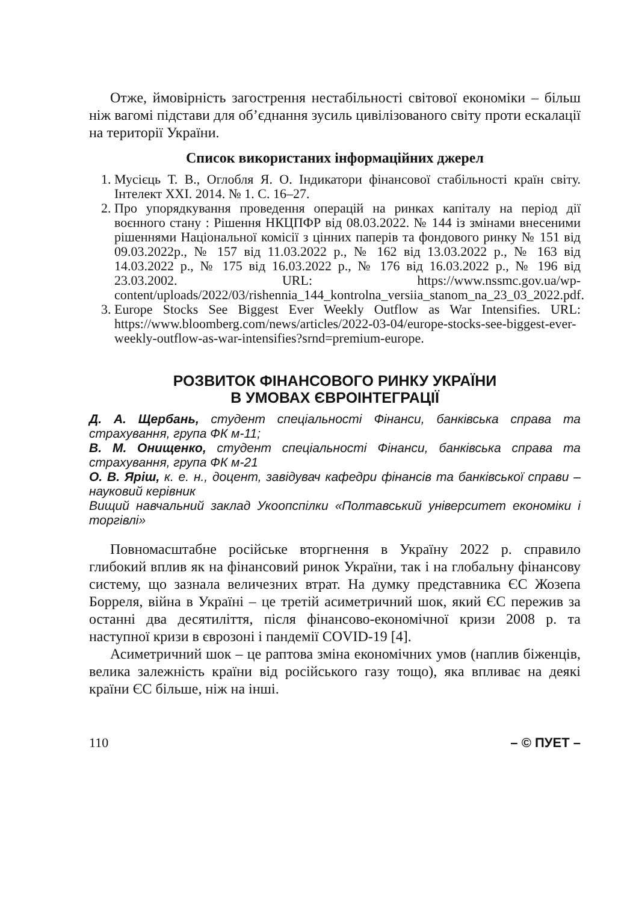Отже, ймовірність загострення нестабільності світової економіки – більш ніж вагомі підстави для об’єднання зусиль цивілізованого світу проти ескалації на території України.
Список використаних інформаційних джерел
1. Мусієць Т. В., Оглобля Я. О. Індикатори фінансової стабільності країн світу. Інтелект XXI. 2014. № 1. С. 16–27.
2. Про упорядкування проведення операцій на ринках капіталу на період дії воєнного стану : Рішення НКЦПФР від 08.03.2022. № 144 із змінами внесеними рішеннями Національної комісії з цінних паперів та фондового ринку № 151 від 09.03.2022р., № 157 від 11.03.2022 р., № 162 від 13.03.2022 р., № 163 від 14.03.2022 р., № 175 від 16.03.2022 р., № 176 від 16.03.2022 р., № 196 від 23.03.2002. URL: https://www.nssmc.gov.ua/wp-content/uploads/2022/03/rishennia_144_kontrolna_versiia_stanom_na_23_03_2022.pdf.
3. Europe Stocks See Biggest Ever Weekly Outflow as War Intensifies. URL: https://www.bloomberg.com/news/articles/2022-03-04/europe-stocks-see-biggest-ever-weekly-outflow-as-war-intensifies?srnd=premium-europe.
РОЗВИТОК ФІНАНСОВОГО РИНКУ УКРАЇНИ
В УМОВАХ ЄВРОІНТЕГРАЦІЇ
Д. А. Щербань, студент спеціальності Фінанси, банківська справа та страхування, група ФК м-11;
В. М. Онищенко, студент спеціальності Фінанси, банківська справа та страхування, група ФК м-21
О. В. Яріш, к. е. н., доцент, завідувач кафедри фінансів та банківської справи – науковий керівник
Вищий навчальний заклад Укоопспілки «Полтавський університет економіки і торгівлі»
Повномасштабне російське вторгнення в Україну 2022 р. справило глибокий вплив як на фінансовий ринок України, так і на глобальну фінансову систему, що зазнала величезних втрат. На думку представника ЄС Жозепа Борреля, війна в Україні – це третій асиметричний шок, який ЄС пережив за останні два десятиліття, після фінансово-економічної кризи 2008 р. та наступної кризи в єврозоні і пандемії COVID-19 [4].
Асиметричний шок – це раптова зміна економічних умов (наплив біженців, велика залежність країни від російського газу тощо), яка впливає на деякі країни ЄС більше, ніж на інші.
110 – © ПУЕТ –